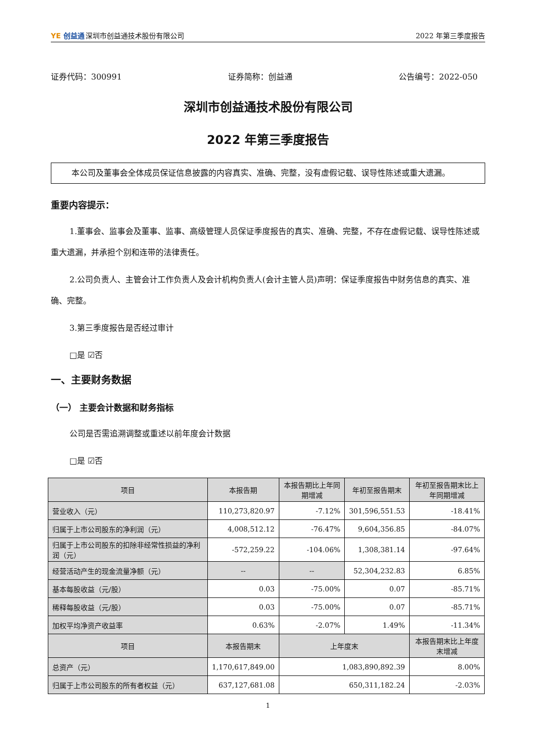YE 创益通深圳市创益通技术股份有限公司
2022 年第三季度报告
证券代码：300991 证券简称：创益通 公告编号：2022-050
深圳市创益通技术股份有限公司
2022 年第三季度报告
本公司及董事会全体成员保证信息披露的内容真实、准确、完整，没有虚假记载、误导性陈述或重大遗漏。
重要内容提示：
1.董事会、监事会及董事、监事、高级管理人员保证季度报告的真实、准确、完整，不存在虚假记载、误导性陈述或重大遗漏，并承担个别和连带的法律责任。
2.公司负责人、主管会计工作负责人及会计机构负责人(会计主管人员)声明：保证季度报告中财务信息的真实、准确、完整。
3.第三季度报告是否经过审计
□是 ☑否
一、主要财务数据
（一） 主要会计数据和财务指标
公司是否需追溯调整或重述以前年度会计数据
□是 ☑否
| 项目 | 本报告期 | 本报告期比上年同期增减 | 年初至报告期末 | 年初至报告期末比上年同期增减 |
| --- | --- | --- | --- | --- |
| 营业收入（元） | 110,273,820.97 | -7.12% | 301,596,551.53 | -18.41% |
| 归属于上市公司股东的净利润（元） | 4,008,512.12 | -76.47% | 9,604,356.85 | -84.07% |
| 归属于上市公司股东的扣除非经常性损益的净利润（元） | -572,259.22 | -104.06% | 1,308,381.14 | -97.64% |
| 经营活动产生的现金流量净额（元） | -- | -- | 52,304,232.83 | 6.85% |
| 基本每股收益（元/股） | 0.03 | -75.00% | 0.07 | -85.71% |
| 稀释每股收益（元/股） | 0.03 | -75.00% | 0.07 | -85.71% |
| 加权平均净资产收益率 | 0.63% | -2.07% | 1.49% | -11.34% |
| 项目 | 本报告期末 | 上年度末 | | 本报告期末比上年度末增减 |
| 总资产（元） | 1,170,617,849.00 | 1,083,890,892.39 | | 8.00% |
| 归属于上市公司股东的所有者权益（元） | 637,127,681.08 | 650,311,182.24 | | -2.03% |
1